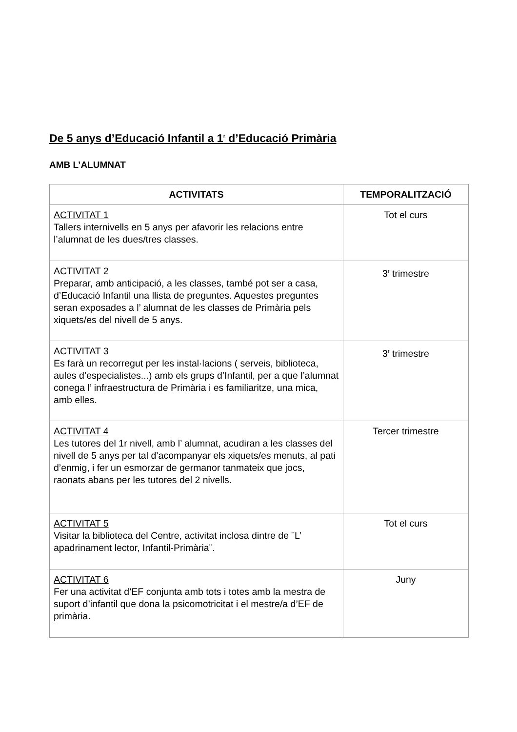De 5 anys d’Educació Infantil a 1<sup>r</sup> d’Educació Primària
AMB L’ALUMNAT
| ACTIVITATS | TEMPORALITZACIÓ |
| --- | --- |
| ACTIVITAT 1 Tallers internivells en 5 anys per afavorir les relacions entre l’alumnat de les dues/tres classes. | Tot el curs |
| ACTIVITAT 2 Preparar, amb anticipació, a les classes, també pot ser a casa, d’Educació Infantil una llista de preguntes. Aquestes preguntes seran exposades a l’ alumnat de les classes de Primària pels xiquets/es del nivell de 5 anys. | 3<sup>r</sup> trimestre |
| ACTIVITAT 3 Es farà un recorregut per les instal·lacions ( serveis, biblioteca, aules d’especialistes...) amb els grups d’Infantil, per a que l’alumnat conega l’ infraestructura de Primària i es familiaritze, una mica, amb elles. | 3<sup>r</sup> trimestre |
| ACTIVITAT 4 Les tutores del 1r nivell, amb l’ alumnat, acudiran a les classes del nivell de 5 anys per tal d’acompanyar els xiquets/es menuts, al pati d’enmig, i fer un esmorzar de germanor tanmateix que jocs, raonats abans per les tutores del 2 nivells. | Tercer trimestre |
| ACTIVITAT 5 Visitar la biblioteca del Centre, activitat inclosa dintre de ¨L’ apadrinament lector, Infantil-Primària¨. | Tot el curs |
| ACTIVITAT 6 Fer una activitat d’EF conjunta amb tots i totes amb la mestra de suport d’infantil que dona la psicomotricitat i el mestre/a d’EF de primària. | Juny |